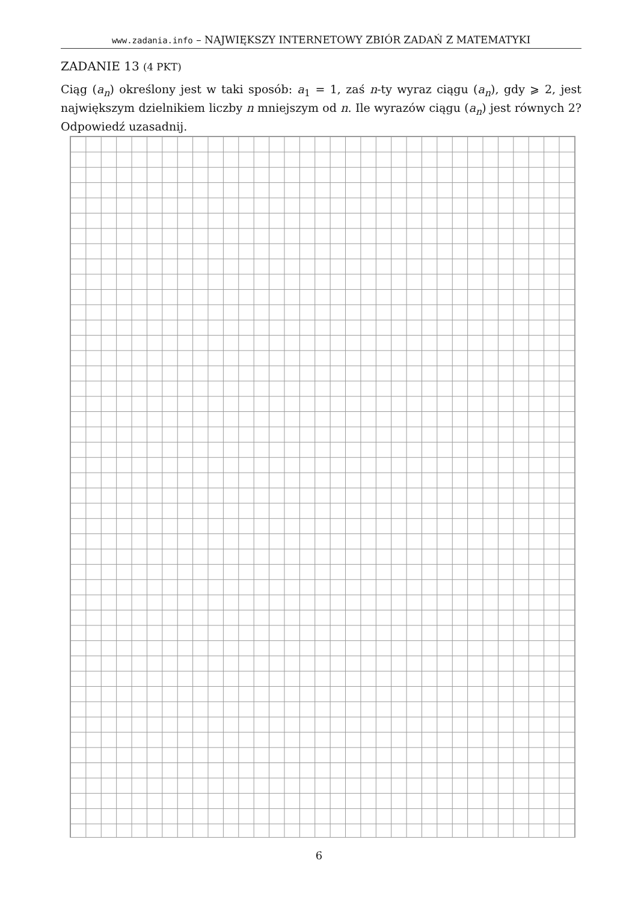www.zadania.info – NAJWIĘKSZY INTERNETOWY ZBIÓR ZADAŃ Z MATEMATYKI
ZADANIE 13 (4 PKT)
Ciąg (a<sub>n</sub>) określony jest w taki sposób: a<sub>1</sub> = 1, zaś n-ty wyraz ciągu (a<sub>n</sub>), gdy ⩾ 2, jest największym dzielnikiem liczby n mniejszym od n. Ile wyrazów ciągu (a<sub>n</sub>) jest równych 2? Odpowiedź uzasadnij.
6